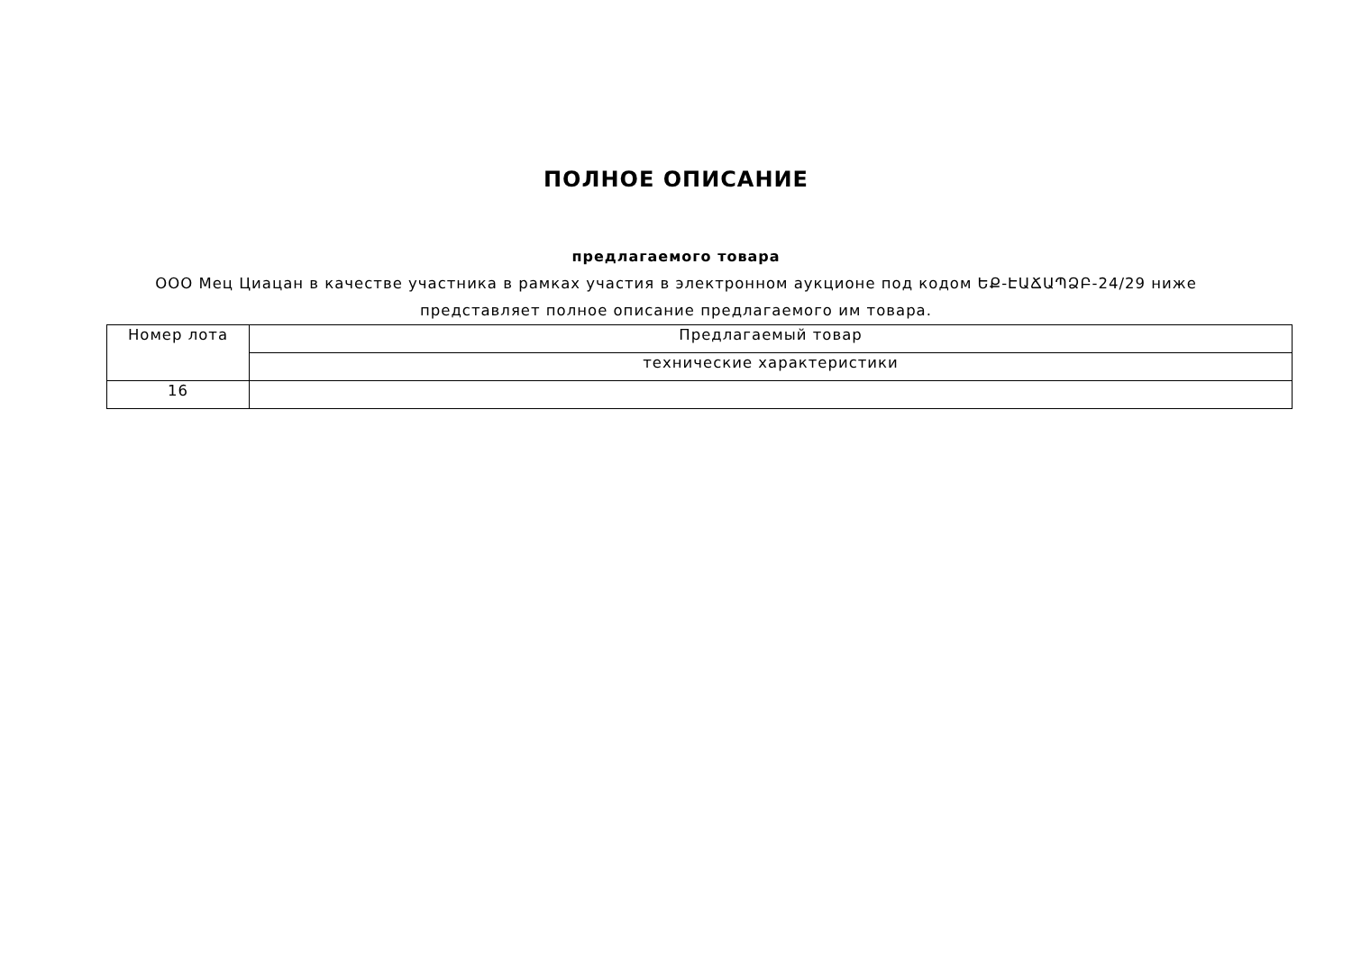ПОЛНОЕ ОПИСАНИЕ
предлагаемого товара
ООО Мец Циацан в качестве участника в рамках участия в электронном аукционе под кодом ԵՔ-ԷԱՃԱՊՁԲ-24/29 ниже представляет полное описание предлагаемого им товара.
| Номер лота | Предлагаемый товар |
| | технические характеристики |
| 16 | |